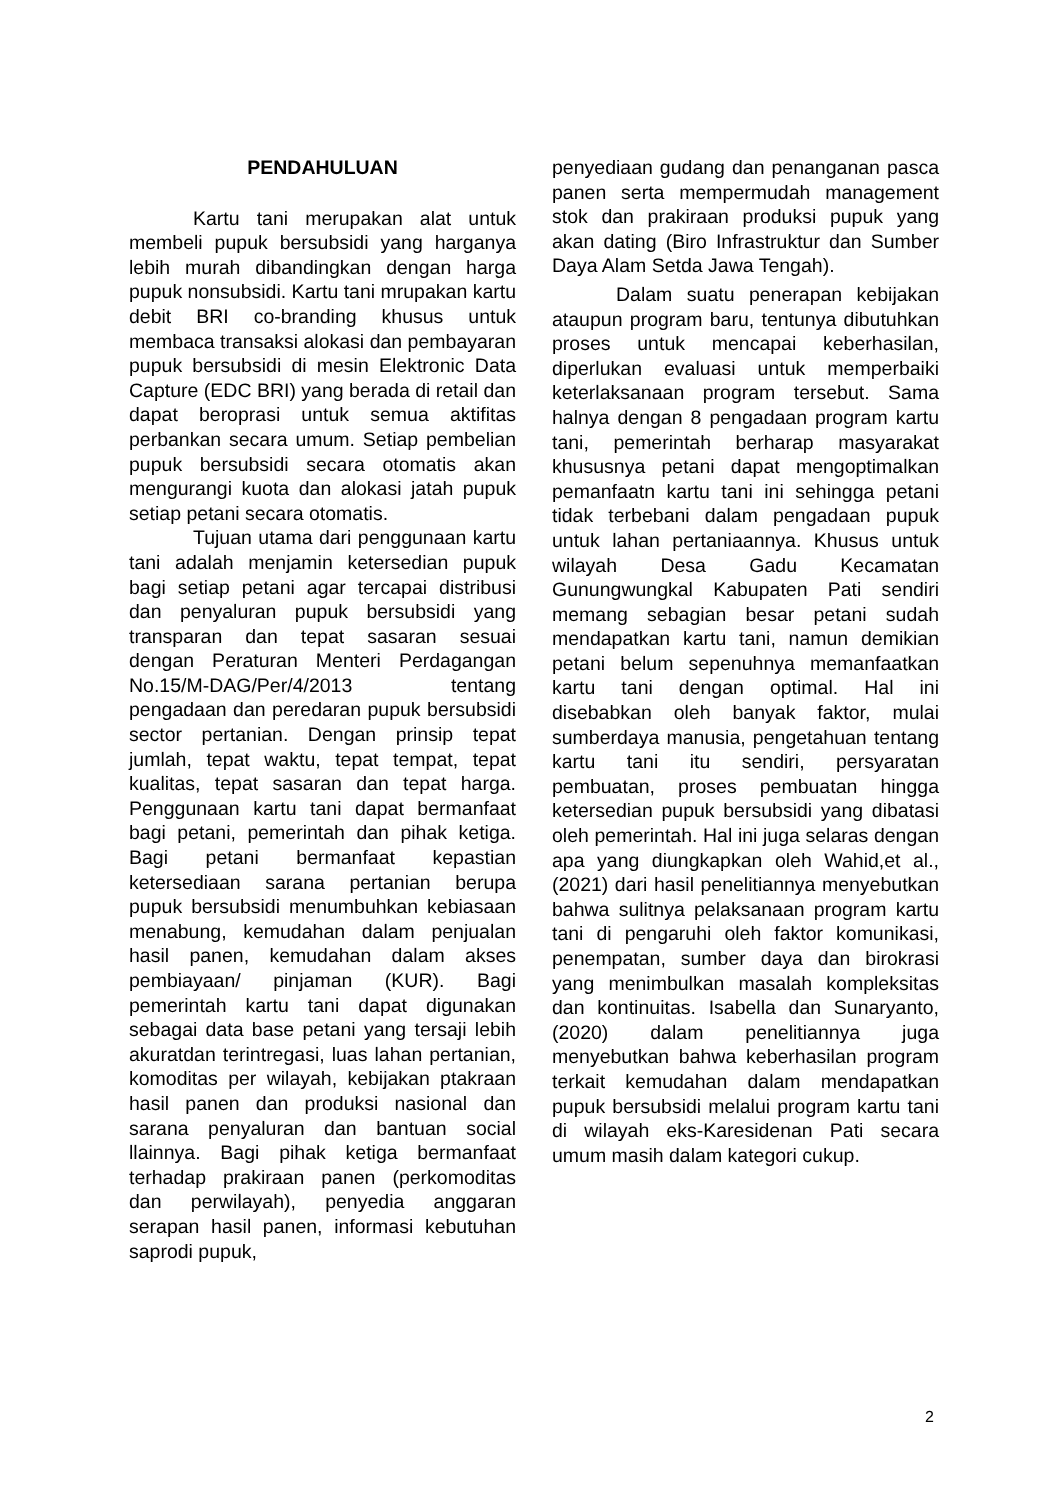PENDAHULUAN
Kartu tani merupakan alat untuk membeli pupuk bersubsidi yang harganya lebih murah dibandingkan dengan harga pupuk nonsubsidi. Kartu tani mrupakan kartu debit BRI co-branding khusus untuk membaca transaksi alokasi dan pembayaran pupuk bersubsidi di mesin Elektronic Data Capture (EDC BRI) yang berada di retail dan dapat beroprasi untuk semua aktifitas perbankan secara umum. Setiap pembelian pupuk bersubsidi secara otomatis akan mengurangi kuota dan alokasi jatah pupuk setiap petani secara otomatis.
Tujuan utama dari penggunaan kartu tani adalah menjamin ketersedian pupuk bagi setiap petani agar tercapai distribusi dan penyaluran pupuk bersubsidi yang transparan dan tepat sasaran sesuai dengan Peraturan Menteri Perdagangan No.15/M-DAG/Per/4/2013 tentang pengadaan dan peredaran pupuk bersubsidi sector pertanian. Dengan prinsip tepat jumlah, tepat waktu, tepat tempat, tepat kualitas, tepat sasaran dan tepat harga. Penggunaan kartu tani dapat bermanfaat bagi petani, pemerintah dan pihak ketiga. Bagi petani bermanfaat kepastian ketersediaan sarana pertanian berupa pupuk bersubsidi menumbuhkan kebiasaan menabung, kemudahan dalam penjualan hasil panen, kemudahan dalam akses pembiayaan/ pinjaman (KUR). Bagi pemerintah kartu tani dapat digunakan sebagai data base petani yang tersaji lebih akuratdan terintregasi, luas lahan pertanian, komoditas per wilayah, kebijakan ptakraan hasil panen dan produksi nasional dan sarana penyaluran dan bantuan social llainnya. Bagi pihak ketiga bermanfaat terhadap prakiraan panen (perkomoditas dan perwilayah), penyedia anggaran serapan hasil panen, informasi kebutuhan saprodi pupuk,
penyediaan gudang dan penanganan pasca panen serta mempermudah management stok dan prakiraan produksi pupuk yang akan dating (Biro Infrastruktur dan Sumber Daya Alam Setda Jawa Tengah).
Dalam suatu penerapan kebijakan ataupun program baru, tentunya dibutuhkan proses untuk mencapai keberhasilan, diperlukan evaluasi untuk memperbaiki keterlaksanaan program tersebut. Sama halnya dengan 8 pengadaan program kartu tani, pemerintah berharap masyarakat khususnya petani dapat mengoptimalkan pemanfaatn kartu tani ini sehingga petani tidak terbebani dalam pengadaan pupuk untuk lahan pertaniaannya. Khusus untuk wilayah Desa Gadu Kecamatan Gunungwungkal Kabupaten Pati sendiri memang sebagian besar petani sudah mendapatkan kartu tani, namun demikian petani belum sepenuhnya memanfaatkan kartu tani dengan optimal. Hal ini disebabkan oleh banyak faktor, mulai sumberdaya manusia, pengetahuan tentang kartu tani itu sendiri, persyaratan pembuatan, proses pembuatan hingga ketersedian pupuk bersubsidi yang dibatasi oleh pemerintah. Hal ini juga selaras dengan apa yang diungkapkan oleh Wahid,et al., (2021) dari hasil penelitiannya menyebutkan bahwa sulitnya pelaksanaan program kartu tani di pengaruhi oleh faktor komunikasi, penempatan, sumber daya dan birokrasi yang menimbulkan masalah kompleksitas dan kontinuitas. Isabella dan Sunaryanto, (2020) dalam penelitiannya juga menyebutkan bahwa keberhasilan program terkait kemudahan dalam mendapatkan pupuk bersubsidi melalui program kartu tani di wilayah eks-Karesidenan Pati secara umum masih dalam kategori cukup.
2